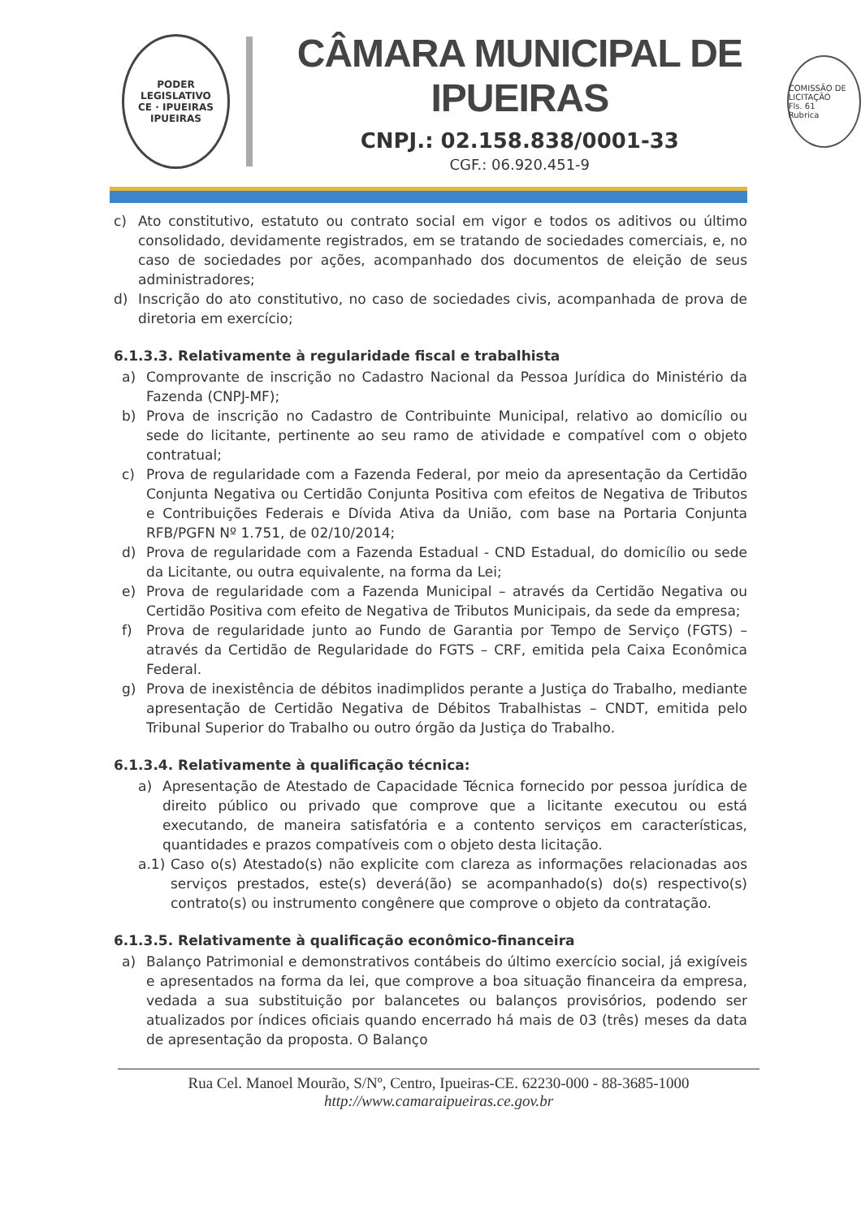PODER LEGISLATIVO
CE · IPUEIRAS
IPUEIRAS
CÂMARA MUNICIPAL DE IPUEIRAS
CNPJ.: 02.158.838/0001-33
CGF.: 06.920.451-9
COMISSÃO DE LICITAÇÃO
Fls. 61
Rubrica
c) Ato constitutivo, estatuto ou contrato social em vigor e todos os aditivos ou último consolidado, devidamente registrados, em se tratando de sociedades comerciais, e, no caso de sociedades por ações, acompanhado dos documentos de eleição de seus administradores;
d) Inscrição do ato constitutivo, no caso de sociedades civis, acompanhada de prova de diretoria em exercício;
6.1.3.3. Relativamente à regularidade fiscal e trabalhista
a) Comprovante de inscrição no Cadastro Nacional da Pessoa Jurídica do Ministério da Fazenda (CNPJ-MF);
b) Prova de inscrição no Cadastro de Contribuinte Municipal, relativo ao domicílio ou sede do licitante, pertinente ao seu ramo de atividade e compatível com o objeto contratual;
c) Prova de regularidade com a Fazenda Federal, por meio da apresentação da Certidão Conjunta Negativa ou Certidão Conjunta Positiva com efeitos de Negativa de Tributos e Contribuições Federais e Dívida Ativa da União, com base na Portaria Conjunta RFB/PGFN Nº 1.751, de 02/10/2014;
d) Prova de regularidade com a Fazenda Estadual - CND Estadual, do domicílio ou sede da Licitante, ou outra equivalente, na forma da Lei;
e) Prova de regularidade com a Fazenda Municipal – através da Certidão Negativa ou Certidão Positiva com efeito de Negativa de Tributos Municipais, da sede da empresa;
f) Prova de regularidade junto ao Fundo de Garantia por Tempo de Serviço (FGTS) – através da Certidão de Regularidade do FGTS – CRF, emitida pela Caixa Econômica Federal.
g) Prova de inexistência de débitos inadimplidos perante a Justiça do Trabalho, mediante apresentação de Certidão Negativa de Débitos Trabalhistas – CNDT, emitida pelo Tribunal Superior do Trabalho ou outro órgão da Justiça do Trabalho.
6.1.3.4. Relativamente à qualificação técnica:
a) Apresentação de Atestado de Capacidade Técnica fornecido por pessoa jurídica de direito público ou privado que comprove que a licitante executou ou está executando, de maneira satisfatória e a contento serviços em características, quantidades e prazos compatíveis com o objeto desta licitação.
a.1) Caso o(s) Atestado(s) não explicite com clareza as informações relacionadas aos serviços prestados, este(s) deverá(ão) se acompanhado(s) do(s) respectivo(s) contrato(s) ou instrumento congênere que comprove o objeto da contratação.
6.1.3.5. Relativamente à qualificação econômico-financeira
a) Balanço Patrimonial e demonstrativos contábeis do último exercício social, já exigíveis e apresentados na forma da lei, que comprove a boa situação financeira da empresa, vedada a sua substituição por balancetes ou balanços provisórios, podendo ser atualizados por índices oficiais quando encerrado há mais de 03 (três) meses da data de apresentação da proposta. O Balanço
Rua Cel. Manoel Mourão, S/Nº, Centro, Ipueiras-CE. 62230-000 - 88-3685-1000
http://www.camaraipueiras.ce.gov.br